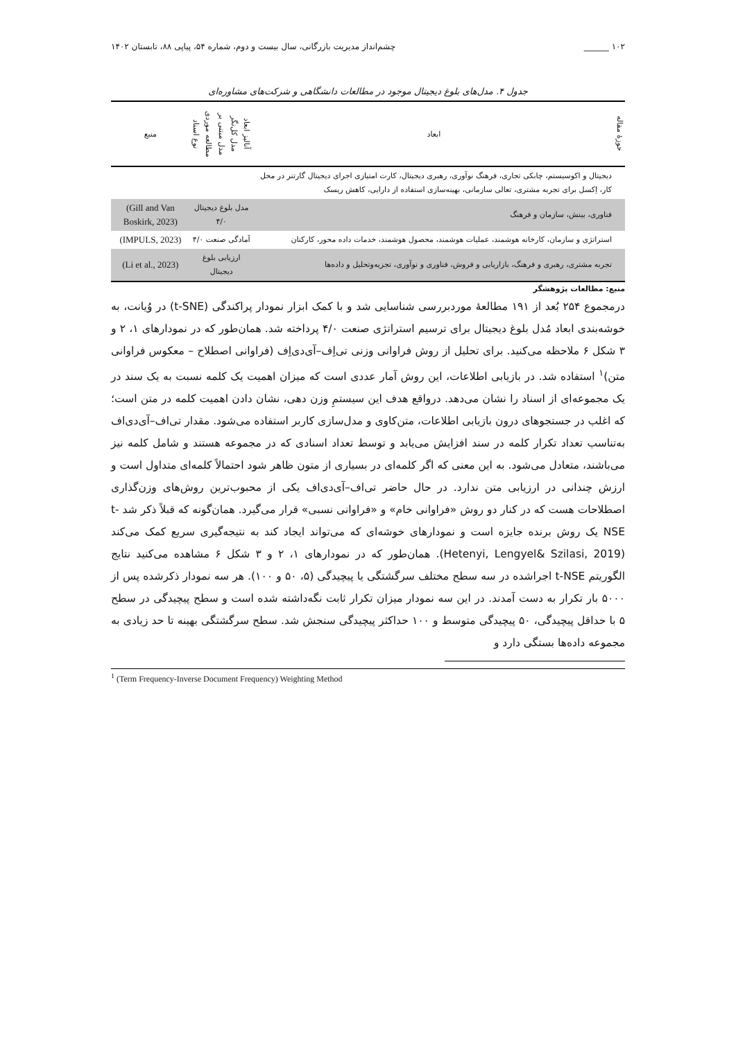۱۰۲ ______ چشم‌انداز مدیریت بازرگانی، سال بیست و دوم، شماره ۵۴، پیاپی ۸۸، تابستان ۱۴۰۲
جدول ۴. مدل‌های بلوغ دیجیتال موجود در مطالعات دانشگاهی و شرکت‌های مشاوره‌ای
| حوزهٔ مقاله | ابعاد | آنالیز ابعاد | مدل کل‌نگر | مدل مبتنی بر | مطالعه موردی | نوع اسناد | منبع |
| --- | --- | --- | --- | --- | --- | --- | --- |
| | دیجیتال و اکوسیستم، چابکی تجاری، فرهنگ نوآوری، رهبری دیجیتال، کارت امتیازی اجرای دیجیتال گارتنر در محل کار، اِکسل برای تجربه مشتری، تعالی سازمانی، بهینه‌سازی استفاده از دارایی، کاهش ریسک | | | | | | |
| | فناوری، بینش، سازمان و فرهنگ | مدل بلوغ دیجیتال ۴/۰ | | | | | (Gill and Van Boskirk, 2023) |
| | استراتژی و سازمان، کارخانه هوشمند، عملیات هوشمند، محصول هوشمند، خدمات داده محور، کارکنان | آمادگی صنعت ۴/۰ | | | | | (IMPULS, 2023) |
| | تجربه مشتری، رهبری و فرهنگ، بازاریابی و فروش، فناوری و نوآوری، تجزیه‌وتحلیل و داده‌ها | ارزیابی بلوغ دیجیتال | | | | | (Li et al., 2023) |
منبع: مطالعات پژوهشگر
درمجموع ۲۵۴ بُعد از ۱۹۱ مطالعهٔ موردبررسی شناسایی شد و با کمک ابزار نمودار پراکندگی (t-SNE) در وُیانت، به خوشه‌بندی ابعاد مُدل بلوغ دیجیتال برای ترسیم استراتژی صنعت ۴/۰ پرداخته شد. همان‌طور که در نمودارهای ۱، ۲ و ۳ شکل ۶ ملاحظه می‌کنید. برای تحلیل از روش فراوانی وزنی تی‌اِف–آی‌دی‌اِف (فراوانی اصطلاح – معکوس فراوانی متن)<sup>۱</sup> استفاده شد. در بازیابی اطلاعات، این روش آمار عددی است که میزان اهمیت یک کلمه نسبت به یک سند در یک مجموعه‌ای از اسناد را نشان می‌دهد. درواقع هدف این سیستمِ وزن دهی، نشان دادن اهمیت کلمه در متن است؛ که اغلب در جستجوهای درون بازیابی اطلاعات، متن‌کاوی و مدل‌سازی کاربر استفاده می‌شود. مقدار تی‌اف–آی‌دی‌اف به‌تناسب تعداد تکرار کلمه در سند افزایش می‌یابد و توسط تعداد اسنادی که در مجموعه هستند و شامل کلمه نیز می‌باشند، متعادل می‌شود. به این معنی که اگر کلمه‌ای در بسیاری از متون ظاهر شود احتمالاً کلمه‌ای متداول است و ارزش چندانی در ارزیابی متن ندارد. در حال حاضر تی‌اف–آی‌دی‌اف یکی از محبوب‌ترین روش‌های وزن‌گذاری اصطلاحات هست که در کنار دو روش «فراوانی خام» و «فراوانی نسبی» قرار می‌گیرد. همان‌گونه که قبلاً ذکر شد t-NSE یک روش برنده جایزه است و نمودارهای خوشه‌ای که می‌تواند ایجاد کند به نتیجه‌گیری سریع کمک می‌کند (Hetenyi, Lengyel& Szilasi, 2019). همان‌طور که در نمودارهای ۱، ۲ و ۳ شکل ۶ مشاهده می‌کنید نتایج الگوریتم t-NSE اجراشده در سه سطح مختلف سرگشتگی یا پیچیدگی (۵، ۵۰ و ۱۰۰). هر سه نمودار ذکرشده پس از ۵۰۰۰ بار تکرار به دست آمدند. در این سه نمودار میزان تکرار ثابت نگه‌داشته شده است و سطح پیچیدگی در سطح ۵ با حداقل پیچیدگی، ۵۰ پیچیدگی متوسط و ۱۰۰ حداکثر پیچیدگی سنجش شد. سطح سرگشتگی بهینه تا حد زیادی به مجموعه داده‌ها بستگی دارد و
<sup>1</sup> (Term Frequency-Inverse Document Frequency) Weighting Method